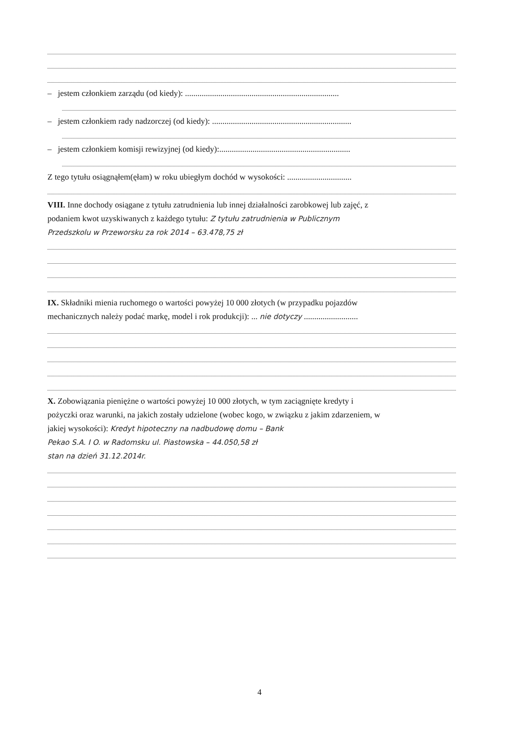– jestem członkiem zarządu (od kiedy): ..........................................................................
– jestem członkiem rady nadzorczej (od kiedy): ...................................................................
– jestem członkiem komisji rewizyjnej (od kiedy):...............................................................
Z tego tytułu osiągnąłem(ęłam) w roku ubiegłym dochód w wysokości: ...............................
VIII. Inne dochody osiągane z tytułu zatrudnienia lub innej działalności zarobkowej lub zajęć, z
podaniem kwot uzyskiwanych z każdego tytułu: Z tytułu zatrudnienia w Publicznym
Przedszkolu w Przeworsku za rok 2014 – 63.478,75 zł
IX. Składniki mienia ruchomego o wartości powyżej 10 000 złotych (w przypadku pojazdów
mechanicznych należy podać markę, model i rok produkcji): ... nie dotyczy ..........................
X. Zobowiązania pieniężne o wartości powyżej 10 000 złotych, w tym zaciągnięte kredyty i
pożyczki oraz warunki, na jakich zostały udzielone (wobec kogo, w związku z jakim zdarzeniem, w
jakiej wysokości): Kredyt hipoteczny na nadbudowę domu – Bank
Pekao S.A. I O. w Radomsku ul. Piastowska – 44.050,58 zł
stan na dzień 31.12.2014r.
4